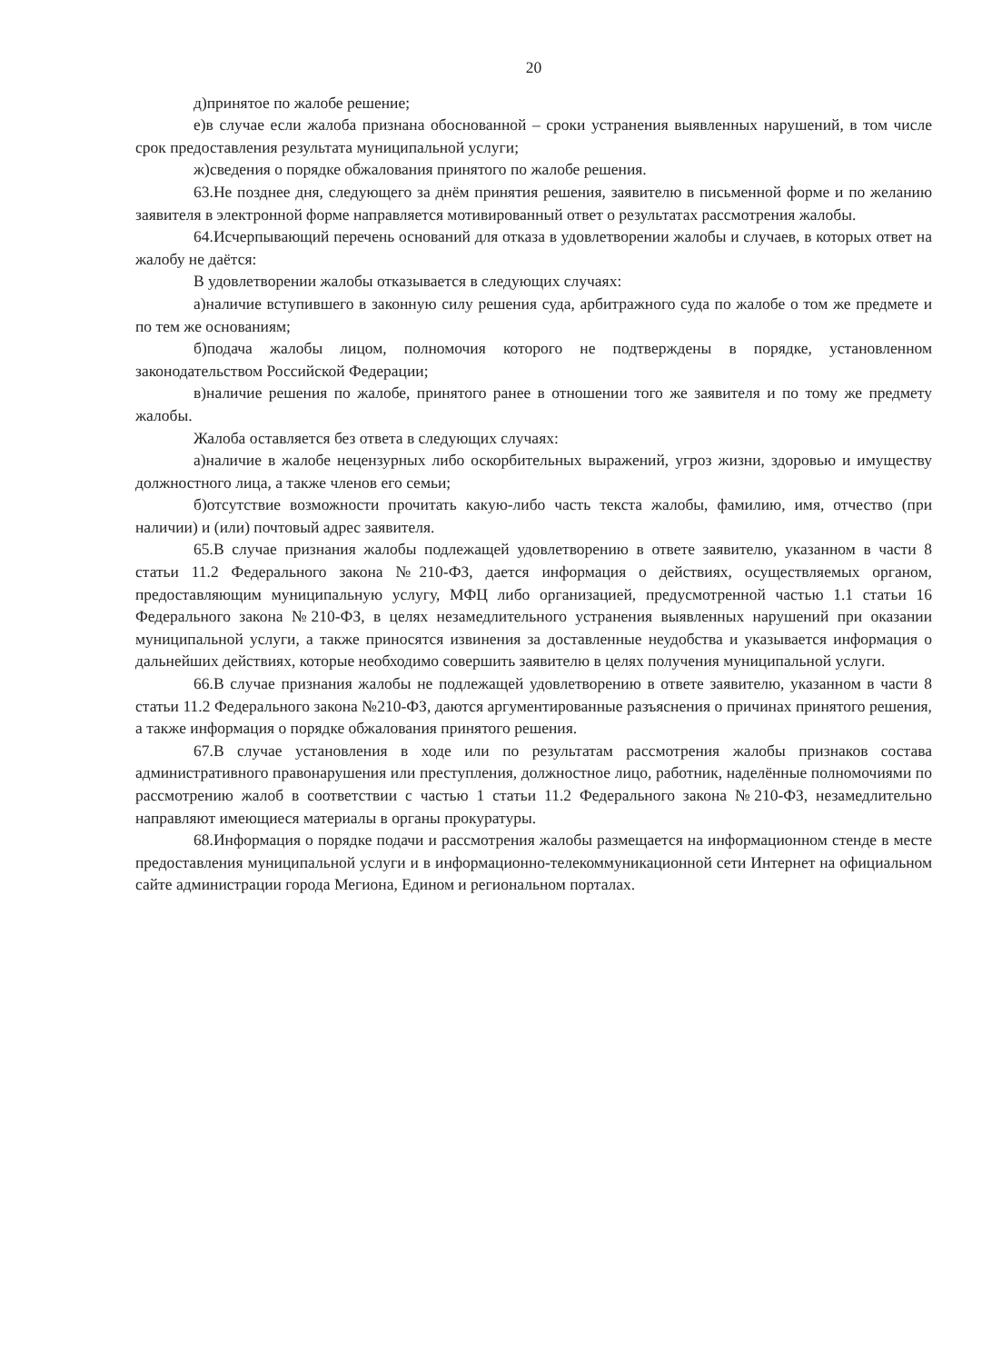20
д)принятое по жалобе решение;
е)в случае если жалоба признана обоснованной – сроки устранения выявленных нарушений, в том числе срок предоставления результата муниципальной услуги;
ж)сведения о порядке обжалования принятого по жалобе решения.
63.Не позднее дня, следующего за днём принятия решения, заявителю в письменной форме и по желанию заявителя в электронной форме направляется мотивированный ответ о результатах рассмотрения жалобы.
64.Исчерпывающий перечень оснований для отказа в удовлетворении жалобы и случаев, в которых ответ на жалобу не даётся:
В удовлетворении жалобы отказывается в следующих случаях:
а)наличие вступившего в законную силу решения суда, арбитражного суда по жалобе о том же предмете и по тем же основаниям;
б)подача жалобы лицом, полномочия которого не подтверждены в порядке, установленном законодательством Российской Федерации;
в)наличие решения по жалобе, принятого ранее в отношении того же заявителя и по тому же предмету жалобы.
Жалоба оставляется без ответа в следующих случаях:
а)наличие в жалобе нецензурных либо оскорбительных выражений, угроз жизни, здоровью и имуществу должностного лица, а также членов его семьи;
б)отсутствие возможности прочитать какую-либо часть текста жалобы, фамилию, имя, отчество (при наличии) и (или) почтовый адрес заявителя.
65.В случае признания жалобы подлежащей удовлетворению в ответе заявителю, указанном в части 8 статьи 11.2 Федерального закона №210-ФЗ, дается информация о действиях, осуществляемых органом, предоставляющим муниципальную услугу, МФЦ либо организацией, предусмотренной частью 1.1 статьи 16 Федерального закона №210-ФЗ, в целях незамедлительного устранения выявленных нарушений при оказании муниципальной услуги, а также приносятся извинения за доставленные неудобства и указывается информация о дальнейших действиях, которые необходимо совершить заявителю в целях получения муниципальной услуги.
66.В случае признания жалобы не подлежащей удовлетворению в ответе заявителю, указанном в части 8 статьи 11.2 Федерального закона №210-ФЗ, даются аргументированные разъяснения о причинах принятого решения, а также информация о порядке обжалования принятого решения.
67.В случае установления в ходе или по результатам рассмотрения жалобы признаков состава административного правонарушения или преступления, должностное лицо, работник, наделённые полномочиями по рассмотрению жалоб в соответствии с частью 1 статьи 11.2 Федерального закона №210-ФЗ, незамедлительно направляют имеющиеся материалы в органы прокуратуры.
68.Информация о порядке подачи и рассмотрения жалобы размещается на информационном стенде в месте предоставления муниципальной услуги и в информационно-телекоммуникационной сети Интернет на официальном сайте администрации города Мегиона, Едином и региональном порталах.